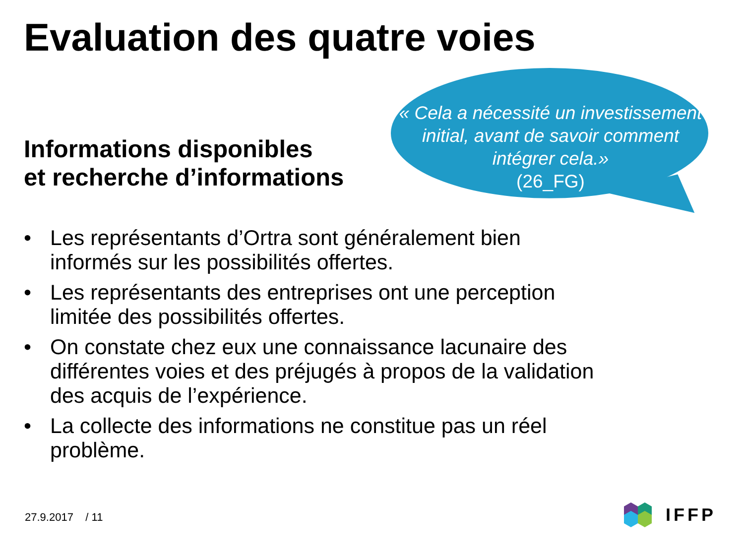Evaluation des quatre voies
Informations disponibles
et recherche d’informations
« Cela a nécessité un investissement initial, avant de savoir comment intégrer cela.»
(26_FG)
• Les représentants d’Ortra sont généralement bien informés sur les possibilités offertes.
• Les représentants des entreprises ont une perception limitée des possibilités offertes.
• On constate chez eux une connaissance lacunaire des différentes voies et des préjugés à propos de la validation des acquis de l’expérience.
• La collecte des informations ne constitue pas un réel problème.
27.9.2017 / 11 IFFP